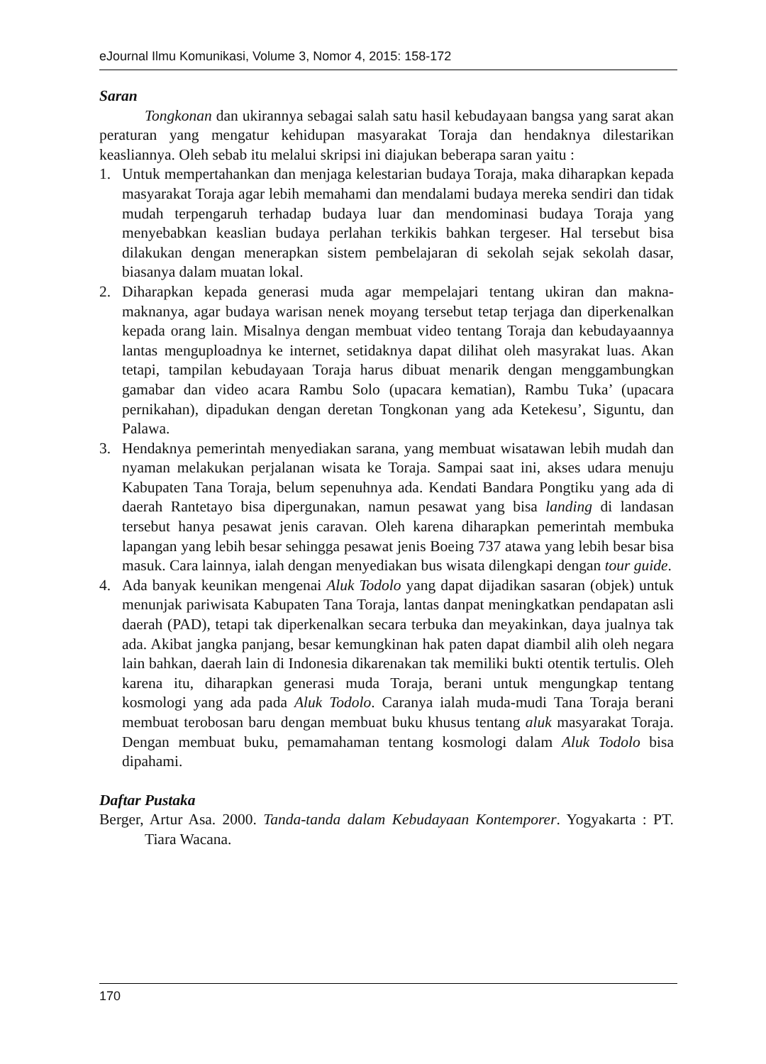eJournal Ilmu Komunikasi, Volume 3, Nomor 4, 2015: 158-172
Saran
Tongkonan dan ukirannya sebagai salah satu hasil kebudayaan bangsa yang sarat akan peraturan yang mengatur kehidupan masyarakat Toraja dan hendaknya dilestarikan keasliannya. Oleh sebab itu melalui skripsi ini diajukan beberapa saran yaitu :
1. Untuk mempertahankan dan menjaga kelestarian budaya Toraja, maka diharapkan kepada masyarakat Toraja agar lebih memahami dan mendalami budaya mereka sendiri dan tidak mudah terpengaruh terhadap budaya luar dan mendominasi budaya Toraja yang menyebabkan keaslian budaya perlahan terkikis bahkan tergeser. Hal tersebut bisa dilakukan dengan menerapkan sistem pembelajaran di sekolah sejak sekolah dasar, biasanya dalam muatan lokal.
2. Diharapkan kepada generasi muda agar mempelajari tentang ukiran dan makna-maknanya, agar budaya warisan nenek moyang tersebut tetap terjaga dan diperkenalkan kepada orang lain. Misalnya dengan membuat video tentang Toraja dan kebudayaannya lantas menguploadnya ke internet, setidaknya dapat dilihat oleh masyrakat luas. Akan tetapi, tampilan kebudayaan Toraja harus dibuat menarik dengan menggambungkan gamabar dan video acara Rambu Solo (upacara kematian), Rambu Tuka’ (upacara pernikahan), dipadukan dengan deretan Tongkonan yang ada Ketekesu’, Siguntu, dan Palawa.
3. Hendaknya pemerintah menyediakan sarana, yang membuat wisatawan lebih mudah dan nyaman melakukan perjalanan wisata ke Toraja. Sampai saat ini, akses udara menuju Kabupaten Tana Toraja, belum sepenuhnya ada. Kendati Bandara Pongtiku yang ada di daerah Rantetayo bisa dipergunakan, namun pesawat yang bisa landing di landasan tersebut hanya pesawat jenis caravan. Oleh karena diharapkan pemerintah membuka lapangan yang lebih besar sehingga pesawat jenis Boeing 737 atawa yang lebih besar bisa masuk. Cara lainnya, ialah dengan menyediakan bus wisata dilengkapi dengan tour guide.
4. Ada banyak keunikan mengenai Aluk Todolo yang dapat dijadikan sasaran (objek) untuk menunjak pariwisata Kabupaten Tana Toraja, lantas danpat meningkatkan pendapatan asli daerah (PAD), tetapi tak diperkenalkan secara terbuka dan meyakinkan, daya jualnya tak ada. Akibat jangka panjang, besar kemungkinan hak paten dapat diambil alih oleh negara lain bahkan, daerah lain di Indonesia dikarenakan tak memiliki bukti otentik tertulis. Oleh karena itu, diharapkan generasi muda Toraja, berani untuk mengungkap tentang kosmologi yang ada pada Aluk Todolo. Caranya ialah muda-mudi Tana Toraja berani membuat terobosan baru dengan membuat buku khusus tentang aluk masyarakat Toraja. Dengan membuat buku, pemamahaman tentang kosmologi dalam Aluk Todolo bisa dipahami.
Daftar Pustaka
Berger, Artur Asa. 2000. Tanda-tanda dalam Kebudayaan Kontemporer. Yogyakarta : PT. Tiara Wacana.
170